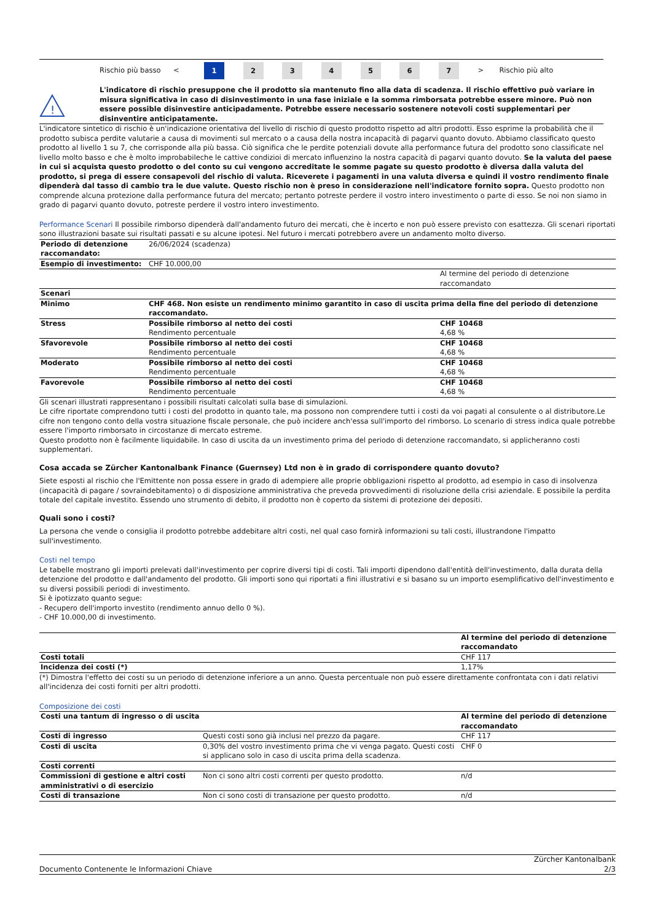| | Rischio più basso | < | 1 | 2 | 3 | 4 | 5 | 6 | 7 | > | Rischio più alto |
!
L'indicatore di rischio presuppone che il prodotto sia mantenuto fino alla data di scadenza. Il rischio effettivo può variare in misura significativa in caso di disinvestimento in una fase iniziale e la somma rimborsata potrebbe essere minore. Può non essere possible disinvestire anticipadamente. Potrebbe essere necessario sostenere notevoli costi supplementari per disinventire anticipatamente.
L'indicatore sintetico di rischio è un'indicazione orientativa del livello di rischio di questo prodotto rispetto ad altri prodotti. Esso esprime la probabilità che il prodotto subisca perdite valutarie a causa di movimenti sul mercato o a causa della nostra incapacità di pagarvi quanto dovuto. Abbiamo classificato questo prodotto al livello 1 su 7, che corrisponde alla più bassa. Ciò significa che le perdite potenziali dovute alla performance futura del prodotto sono classificate nel livello molto basso e che è molto improbabileche le cattive condizioi di mercato influenzino la nostra capacità di pagarvi quanto dovuto. Se la valuta del paese in cui si acquista questo prodotto o del conto su cui vengono accreditate le somme pagate su questo prodotto è diversa dalla valuta del prodotto, si prega di essere consapevoli del rischio di valuta. Riceverete i pagamenti in una valuta diversa e quindi il vostro rendimento finale dipenderà dal tasso di cambio tra le due valute. Questo rischio non è preso in considerazione nell'indicatore fornito sopra. Questo prodotto non comprende alcuna protezione dalla performance futura del mercato; pertanto potreste perdere il vostro intero investimento o parte di esso. Se noi non siamo in grado di pagarvi quanto dovuto, potreste perdere il vostro intero investimento.
Performance Scenari Il possibile rimborso dipenderà dall'andamento futuro dei mercati, che è incerto e non può essere previsto con esattezza. Gli scenari riportati sono illustrazioni basate sui risultati passati e su alcune ipotesi. Nel futuro i mercati potrebbero avere un andamento molto diverso.
| Periodo di detenzione raccomandato: | 26/06/2024 (scadenza) | |
| Esempio di investimento: | CHF 10.000,00 | |
| | | Al termine del periodo di detenzione raccomandato |
| Scenari | | |
| Minimo | CHF 468. Non esiste un rendimento minimo garantito in caso di uscita prima della fine del periodo di detenzione raccomandato. | |
| Stress | Possibile rimborso al netto dei costi Rendimento percentuale | CHF 10468 4,68 % |
| Sfavorevole | Possibile rimborso al netto dei costi Rendimento percentuale | CHF 10468 4,68 % |
| Moderato | Possibile rimborso al netto dei costi Rendimento percentuale | CHF 10468 4,68 % |
| Favorevole | Possibile rimborso al netto dei costi Rendimento percentuale | CHF 10468 4,68 % |
Gli scenari illustrati rappresentano i possibili risultati calcolati sulla base di simulazioni.
Le cifre riportate comprendono tutti i costi del prodotto in quanto tale, ma possono non comprendere tutti i costi da voi pagati al consulente o al distributore.Le cifre non tengono conto della vostra situazione fiscale personale, che può incidere anch'essa sull'importo del rimborso. Lo scenario di stress indica quale potrebbe essere l'importo rimborsato in circostanze di mercato estreme.
Questo prodotto non è facilmente liquidabile. In caso di uscita da un investimento prima del periodo di detenzione raccomandato, si applicheranno costi supplementari.
Cosa accada se Zürcher Kantonalbank Finance (Guernsey) Ltd non è in grado di corrispondere quanto dovuto?
Siete esposti al rischio che l'Emittente non possa essere in grado di adempiere alle proprie obbligazioni rispetto al prodotto, ad esempio in caso di insolvenza (incapacità di pagare / sovraindebitamento) o di disposizione amministrativa che preveda provvedimenti di risoluzione della crisi aziendale. E possibile la perdita totale del capitale investito. Essendo uno strumento di debito, il prodotto non è coperto da sistemi di protezione dei depositi.
Quali sono i costi?
La persona che vende o consiglia il prodotto potrebbe addebitare altri costi, nel qual caso fornirà informazioni su tali costi, illustrandone l'impatto sull'investimento.
Costi nel tempo
Le tabelle mostrano gli importi prelevati dall'investimento per coprire diversi tipi di costi. Tali importi dipendono dall'entità dell'investimento, dalla durata della detenzione del prodotto e dall'andamento del prodotto. Gli importi sono qui riportati a fini illustrativi e si basano su un importo esemplificativo dell'investimento e su diversi possibili periodi di investimento.
Si è ipotizzato quanto segue:
- Recupero dell'importo investito (rendimento annuo dello 0 %).
- CHF 10.000,00 di investimento.
| | Al termine del periodo di detenzione raccomandato |
| Costi totali | CHF 117 |
| Incidenza dei costi (*) | 1,17% |
(*) Dimostra l'effetto dei costi su un periodo di detenzione inferiore a un anno. Questa percentuale non può essere direttamente confrontata con i dati relativi all'incidenza dei costi forniti per altri prodotti.
Composizione dei costi
| Costi una tantum di ingresso o di uscita | | Al termine del periodo di detenzione raccomandato |
| Costi di ingresso | Questi costi sono già inclusi nel prezzo da pagare. | CHF 117 |
| Costi di uscita | 0,30% del vostro investimento prima che vi venga pagato. Questi costi si applicano solo in caso di uscita prima della scadenza. | CHF 0 |
| Costi correnti | | |
| Commissioni di gestione e altri costi amministrativi o di esercizio | Non ci sono altri costi correnti per questo prodotto. | n/d |
| Costi di transazione | Non ci sono costi di transazione per questo prodotto. | n/d |
Documento Contenente le Informazioni Chiave Zürcher Kantonalbank
2/3